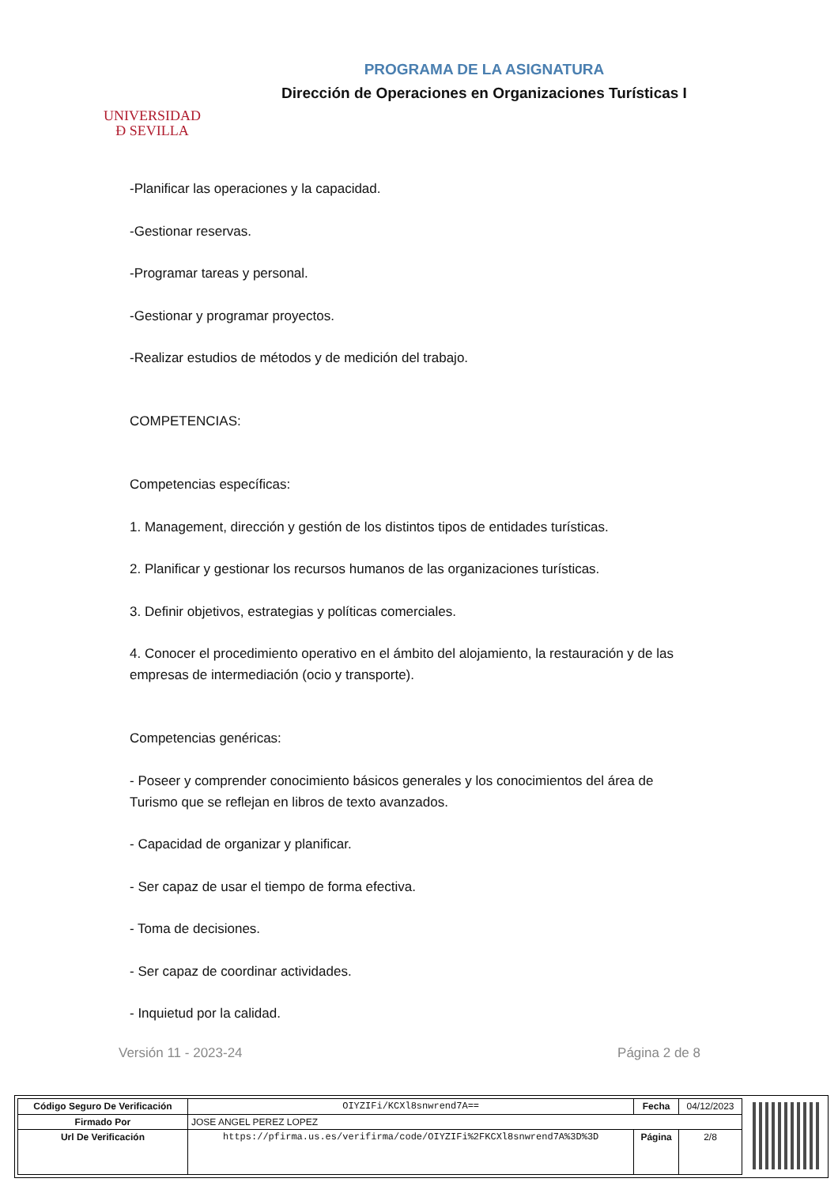UNIVERSIDAD
Ð SEVILLA
PROGRAMA DE LA ASIGNATURA
Dirección de Operaciones en Organizaciones Turísticas I
-Planificar las operaciones y la capacidad.
-Gestionar reservas.
-Programar tareas y personal.
-Gestionar y programar proyectos.
-Realizar estudios de métodos y de medición del trabajo.
COMPETENCIAS:
Competencias específicas:
1. Management, dirección y gestión de los distintos tipos de entidades turísticas.
2. Planificar y gestionar los recursos humanos de las organizaciones turísticas.
3. Definir objetivos, estrategias y políticas comerciales.
4. Conocer el procedimiento operativo en el ámbito del alojamiento, la restauración y de las empresas de intermediación (ocio y transporte).
Competencias genéricas:
- Poseer y comprender conocimiento básicos generales y los conocimientos del área de Turismo que se reflejan en libros de texto avanzados.
- Capacidad de organizar y planificar.
- Ser capaz de usar el tiempo de forma efectiva.
- Toma de decisiones.
- Ser capaz de coordinar actividades.
- Inquietud por la calidad.
Versión 11 - 2023-24 Página 2 de 8
| Código Seguro De Verificación | OIYZIFi/KCXl8snwrend7A== | Fecha | 04/12/2023 |
| Firmado Por | JOSE ANGEL PEREZ LOPEZ | | |
| Url De Verificación | https://pfirma.us.es/verifirma/code/OIYZIFi%2FKCXl8snwrend7A%3D%3D | Página | 2/8 |